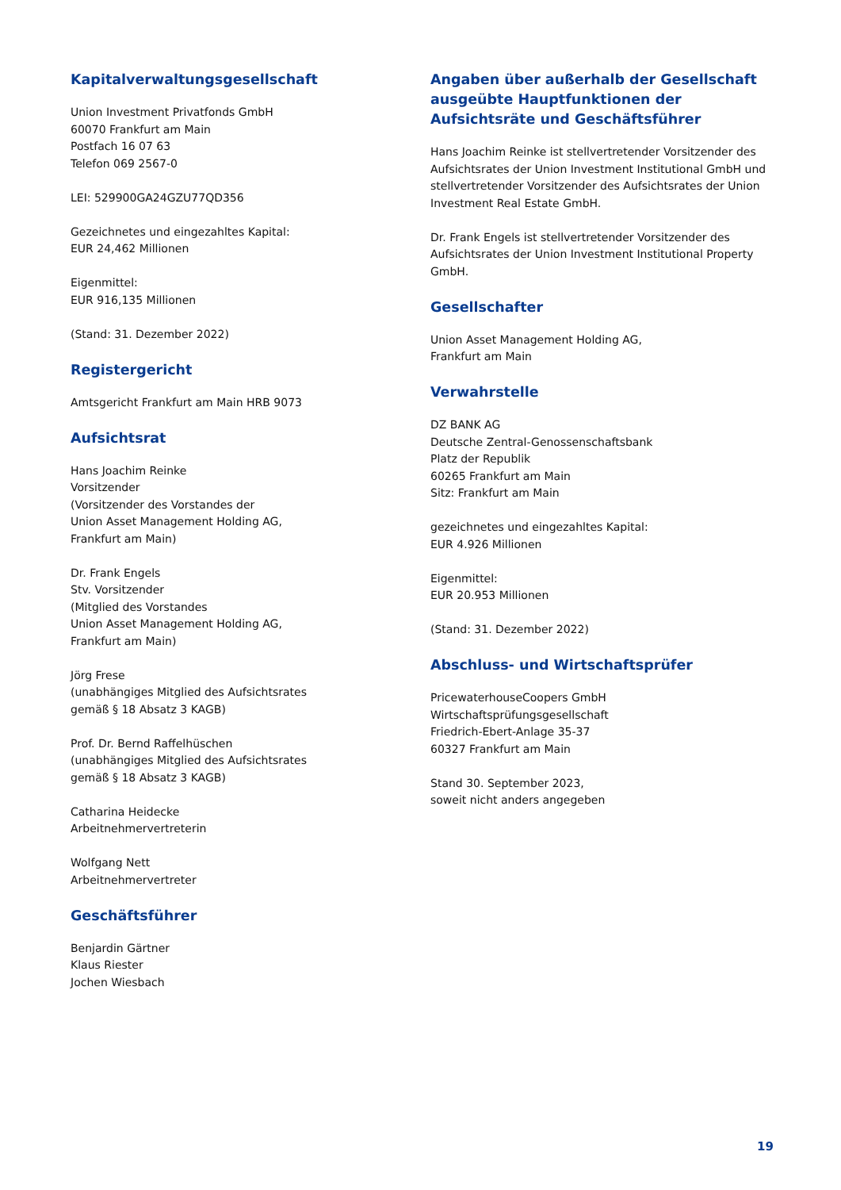Kapitalverwaltungsgesellschaft
Union Investment Privatfonds GmbH
60070 Frankfurt am Main
Postfach 16 07 63
Telefon 069 2567-0
LEI: 529900GA24GZU77QD356
Gezeichnetes und eingezahltes Kapital:
EUR 24,462 Millionen
Eigenmittel:
EUR 916,135 Millionen
(Stand: 31. Dezember 2022)
Registergericht
Amtsgericht Frankfurt am Main HRB 9073
Aufsichtsrat
Hans Joachim Reinke
Vorsitzender
(Vorsitzender des Vorstandes der
Union Asset Management Holding AG,
Frankfurt am Main)
Dr. Frank Engels
Stv. Vorsitzender
(Mitglied des Vorstandes
Union Asset Management Holding AG,
Frankfurt am Main)
Jörg Frese
(unabhängiges Mitglied des Aufsichtsrates
gemäß § 18 Absatz 3 KAGB)
Prof. Dr. Bernd Raffelhüschen
(unabhängiges Mitglied des Aufsichtsrates
gemäß § 18 Absatz 3 KAGB)
Catharina Heidecke
Arbeitnehmervertreterin
Wolfgang Nett
Arbeitnehmervertreter
Geschäftsführer
Benjardin Gärtner
Klaus Riester
Jochen Wiesbach
Angaben über außerhalb der Gesellschaft ausgeübte Hauptfunktionen der Aufsichtsräte und Geschäftsführer
Hans Joachim Reinke ist stellvertretender Vorsitzender des Aufsichtsrates der Union Investment Institutional GmbH und stellvertretender Vorsitzender des Aufsichtsrates der Union Investment Real Estate GmbH.
Dr. Frank Engels ist stellvertretender Vorsitzender des Aufsichtsrates der Union Investment Institutional Property GmbH.
Gesellschafter
Union Asset Management Holding AG,
Frankfurt am Main
Verwahrstelle
DZ BANK AG
Deutsche Zentral-Genossenschaftsbank
Platz der Republik
60265 Frankfurt am Main
Sitz: Frankfurt am Main
gezeichnetes und eingezahltes Kapital:
EUR 4.926 Millionen
Eigenmittel:
EUR 20.953 Millionen
(Stand: 31. Dezember 2022)
Abschluss- und Wirtschaftsprüfer
PricewaterhouseCoopers GmbH
Wirtschaftsprüfungsgesellschaft
Friedrich-Ebert-Anlage 35-37
60327 Frankfurt am Main
Stand 30. September 2023,
soweit nicht anders angegeben
19